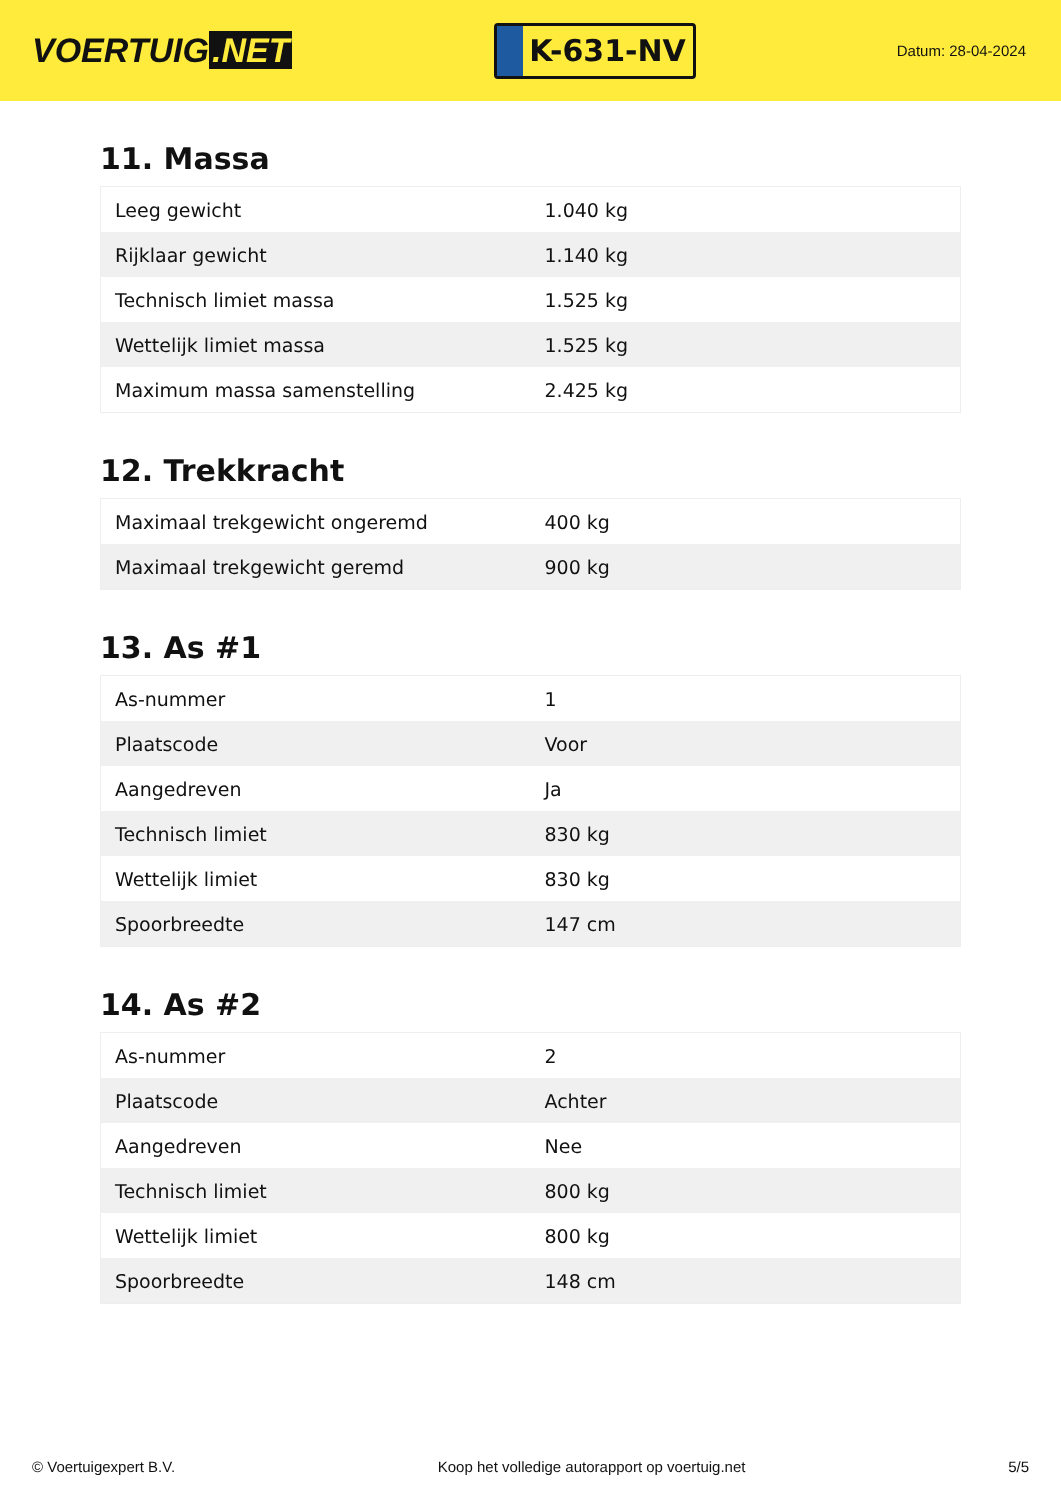VOERTUIG.NET
K-631-NV
Datum: 28-04-2024
11. Massa
| Leeg gewicht | 1.040 kg |
| Rijklaar gewicht | 1.140 kg |
| Technisch limiet massa | 1.525 kg |
| Wettelijk limiet massa | 1.525 kg |
| Maximum massa samenstelling | 2.425 kg |
12. Trekkracht
| Maximaal trekgewicht ongeremd | 400 kg |
| Maximaal trekgewicht geremd | 900 kg |
13. As #1
| As-nummer | 1 |
| Plaatscode | Voor |
| Aangedreven | Ja |
| Technisch limiet | 830 kg |
| Wettelijk limiet | 830 kg |
| Spoorbreedte | 147 cm |
14. As #2
| As-nummer | 2 |
| Plaatscode | Achter |
| Aangedreven | Nee |
| Technisch limiet | 800 kg |
| Wettelijk limiet | 800 kg |
| Spoorbreedte | 148 cm |
© Voertuigexpert B.V. Koop het volledige autorapport op voertuig.net 5/5